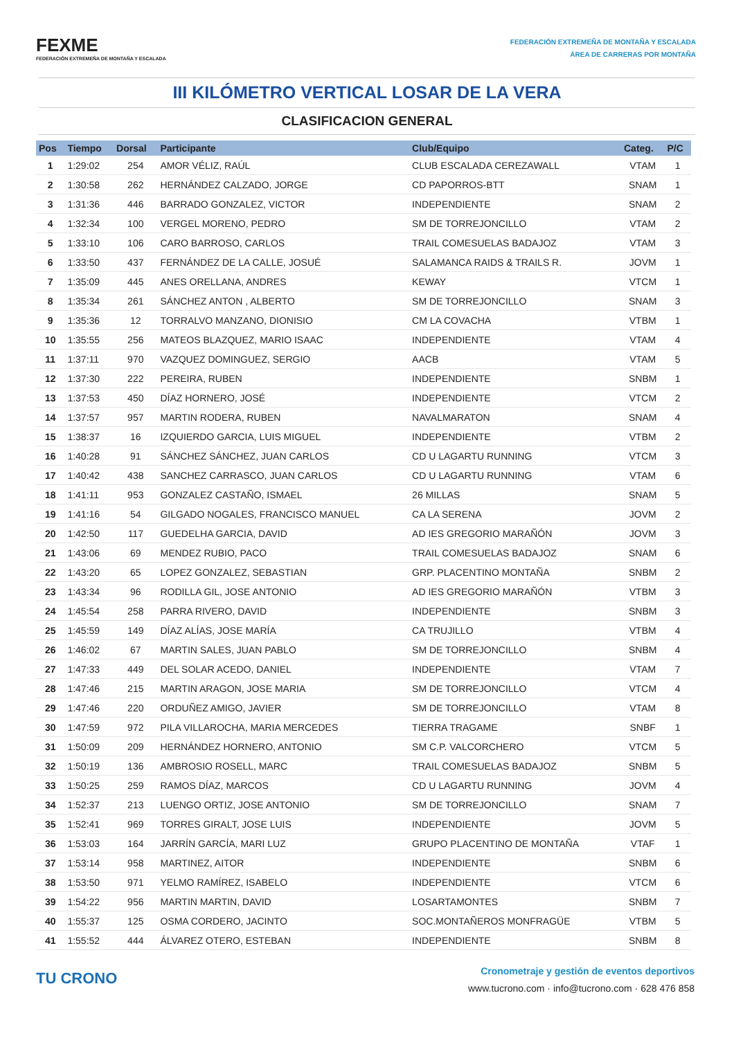FEXME
FEDERACIÓN EXTREMEÑA DE MONTAÑA Y ESCALADA
FEDERACIÓN EXTREMEÑA DE MONTAÑA Y ESCALADA
ÁREA DE CARRERAS POR MONTAÑA
III KILÓMETRO VERTICAL LOSAR DE LA VERA
CLASIFICACION GENERAL
| Pos | Tiempo | Dorsal | Participante | Club/Equipo | Categ. | P/C |
| --- | --- | --- | --- | --- | --- | --- |
| 1 | 1:29:02 | 254 | AMOR VÉLIZ, RAÚL | CLUB ESCALADA CEREZAWALL | VTAM | 1 |
| 2 | 1:30:58 | 262 | HERNÁNDEZ CALZADO, JORGE | CD PAPORROS-BTT | SNAM | 1 |
| 3 | 1:31:36 | 446 | BARRADO GONZALEZ, VICTOR | INDEPENDIENTE | SNAM | 2 |
| 4 | 1:32:34 | 100 | VERGEL MORENO, PEDRO | SM DE TORREJONCILLO | VTAM | 2 |
| 5 | 1:33:10 | 106 | CARO BARROSO, CARLOS | TRAIL COMESUELAS BADAJOZ | VTAM | 3 |
| 6 | 1:33:50 | 437 | FERNÁNDEZ DE LA CALLE, JOSUÉ | SALAMANCA RAIDS & TRAILS R. | JOVM | 1 |
| 7 | 1:35:09 | 445 | ANES ORELLANA, ANDRES | KEWAY | VTCM | 1 |
| 8 | 1:35:34 | 261 | SÁNCHEZ ANTON , ALBERTO | SM DE TORREJONCILLO | SNAM | 3 |
| 9 | 1:35:36 | 12 | TORRALVO MANZANO, DIONISIO | CM LA COVACHA | VTBM | 1 |
| 10 | 1:35:55 | 256 | MATEOS BLAZQUEZ, MARIO ISAAC | INDEPENDIENTE | VTAM | 4 |
| 11 | 1:37:11 | 970 | VAZQUEZ DOMINGUEZ, SERGIO | AACB | VTAM | 5 |
| 12 | 1:37:30 | 222 | PEREIRA, RUBEN | INDEPENDIENTE | SNBM | 1 |
| 13 | 1:37:53 | 450 | DÍAZ HORNERO, JOSÉ | INDEPENDIENTE | VTCM | 2 |
| 14 | 1:37:57 | 957 | MARTIN RODERA, RUBEN | NAVALMARATON | SNAM | 4 |
| 15 | 1:38:37 | 16 | IZQUIERDO GARCIA, LUIS MIGUEL | INDEPENDIENTE | VTBM | 2 |
| 16 | 1:40:28 | 91 | SÁNCHEZ SÁNCHEZ, JUAN CARLOS | CD U LAGARTU RUNNING | VTCM | 3 |
| 17 | 1:40:42 | 438 | SANCHEZ CARRASCO, JUAN CARLOS | CD U LAGARTU RUNNING | VTAM | 6 |
| 18 | 1:41:11 | 953 | GONZALEZ CASTAÑO, ISMAEL | 26 MILLAS | SNAM | 5 |
| 19 | 1:41:16 | 54 | GILGADO NOGALES, FRANCISCO MANUEL | CA LA SERENA | JOVM | 2 |
| 20 | 1:42:50 | 117 | GUEDELHA GARCIA, DAVID | AD IES GREGORIO MARAÑÓN | JOVM | 3 |
| 21 | 1:43:06 | 69 | MENDEZ RUBIO, PACO | TRAIL COMESUELAS BADAJOZ | SNAM | 6 |
| 22 | 1:43:20 | 65 | LOPEZ GONZALEZ, SEBASTIAN | GRP. PLACENTINO MONTAÑA | SNBM | 2 |
| 23 | 1:43:34 | 96 | RODILLA GIL, JOSE ANTONIO | AD IES GREGORIO MARAÑÓN | VTBM | 3 |
| 24 | 1:45:54 | 258 | PARRA RIVERO, DAVID | INDEPENDIENTE | SNBM | 3 |
| 25 | 1:45:59 | 149 | DÍAZ ALÍAS, JOSE MARÍA | CA TRUJILLO | VTBM | 4 |
| 26 | 1:46:02 | 67 | MARTIN SALES, JUAN PABLO | SM DE TORREJONCILLO | SNBM | 4 |
| 27 | 1:47:33 | 449 | DEL SOLAR ACEDO, DANIEL | INDEPENDIENTE | VTAM | 7 |
| 28 | 1:47:46 | 215 | MARTIN ARAGON, JOSE MARIA | SM DE TORREJONCILLO | VTCM | 4 |
| 29 | 1:47:46 | 220 | ORDUÑEZ AMIGO, JAVIER | SM DE TORREJONCILLO | VTAM | 8 |
| 30 | 1:47:59 | 972 | PILA VILLAROCHA, MARIA MERCEDES | TIERRA TRAGAME | SNBF | 1 |
| 31 | 1:50:09 | 209 | HERNÁNDEZ HORNERO, ANTONIO | SM C.P. VALCORCHERO | VTCM | 5 |
| 32 | 1:50:19 | 136 | AMBROSIO ROSELL, MARC | TRAIL COMESUELAS BADAJOZ | SNBM | 5 |
| 33 | 1:50:25 | 259 | RAMOS DÍAZ, MARCOS | CD U LAGARTU RUNNING | JOVM | 4 |
| 34 | 1:52:37 | 213 | LUENGO ORTIZ, JOSE ANTONIO | SM DE TORREJONCILLO | SNAM | 7 |
| 35 | 1:52:41 | 969 | TORRES GIRALT, JOSE LUIS | INDEPENDIENTE | JOVM | 5 |
| 36 | 1:53:03 | 164 | JARRÍN GARCÍA, MARI LUZ | GRUPO PLACENTINO DE MONTAÑA | VTAF | 1 |
| 37 | 1:53:14 | 958 | MARTINEZ, AITOR | INDEPENDIENTE | SNBM | 6 |
| 38 | 1:53:50 | 971 | YELMO RAMÍREZ, ISABELO | INDEPENDIENTE | VTCM | 6 |
| 39 | 1:54:22 | 956 | MARTIN MARTIN, DAVID | LOSARTAMONTES | SNBM | 7 |
| 40 | 1:55:37 | 125 | OSMA CORDERO, JACINTO | SOC.MONTAÑEROS MONFRAGÜE | VTBM | 5 |
| 41 | 1:55:52 | 444 | ÁLVAREZ OTERO, ESTEBAN | INDEPENDIENTE | SNBM | 8 |
TU CRONO
Cronometraje y gestión de eventos deportivos
www.tucrono.com · info@tucrono.com · 628 476 858